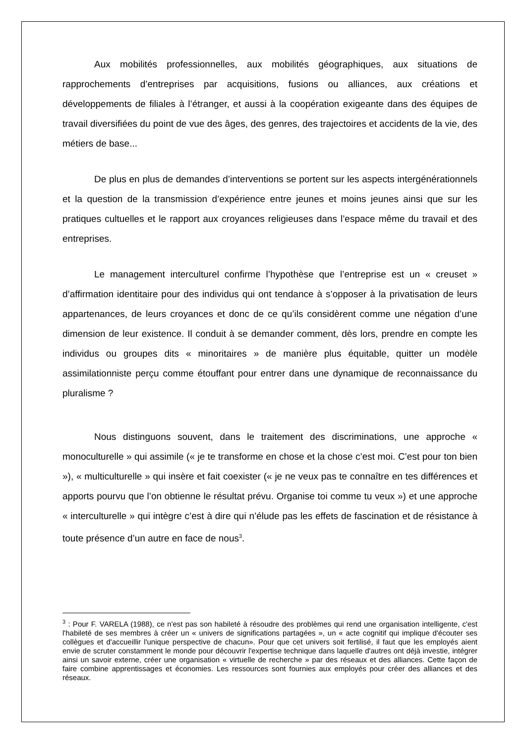Aux mobilités professionnelles, aux mobilités géographiques, aux situations de rapprochements d’entreprises par acquisitions, fusions ou alliances, aux créations et développements de filiales à l’étranger, et aussi à la coopération exigeante dans des équipes de travail diversifiées du point de vue des âges, des genres, des trajectoires et accidents de la vie, des métiers de base...
De plus en plus de demandes d’interventions se portent sur les aspects intergénérationnels et la question de la transmission d’expérience entre jeunes et moins jeunes ainsi que sur les pratiques cultuelles et le rapport aux croyances religieuses dans l’espace même du travail et des entreprises.
Le management interculturel confirme l’hypothèse que l’entreprise est un « creuset » d’affirmation identitaire pour des individus qui ont tendance à s’opposer à la privatisation de leurs appartenances, de leurs croyances et donc de ce qu’ils considèrent comme une négation d’une dimension de leur existence. Il conduit à se demander comment, dès lors, prendre en compte les individus ou groupes dits « minoritaires » de manière plus équitable, quitter un modèle assimilationniste perçu comme étouffant pour entrer dans une dynamique de reconnaissance du pluralisme ?
Nous distinguons souvent, dans le traitement des discriminations, une approche « monoculturelle » qui assimile (« je te transforme en chose et la chose c’est moi. C’est pour ton bien »), « multiculturelle » qui insère et fait coexister (« je ne veux pas te connaître en tes différences et apports pourvu que l’on obtienne le résultat prévu. Organise toi comme tu veux ») et une approche « interculturelle » qui intègre c’est à dire qui n’élude pas les effets de fascination et de résistance à toute présence d’un autre en face de nous<sup>3</sup>.
<sup>3</sup> : Pour F. VARELA (1988), ce n'est pas son habileté à résoudre des problèmes qui rend une organisation intelligente, c'est l'habileté de ses membres à créer un « univers de significations partagées », un « acte cognitif qui implique d'écouter ses collègues et d'accueillir l'unique perspective de chacun». Pour que cet univers soit fertilisé, il faut que les employés aient envie de scruter constamment le monde pour découvrir l'expertise technique dans laquelle d'autres ont déjà investie, intégrer ainsi un savoir externe, créer une organisation « virtuelle de recherche » par des réseaux et des alliances. Cette façon de faire combine apprentissages et économies. Les ressources sont fournies aux employés pour créer des alliances et des réseaux.